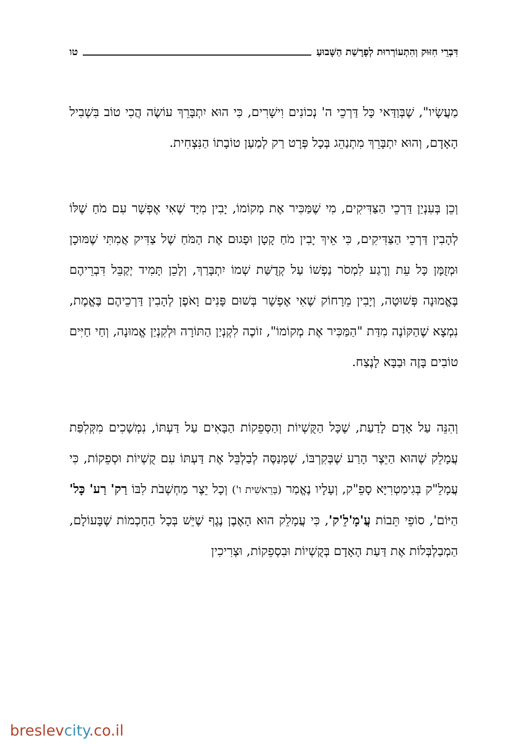דִּבְרֵי חִזּוּק וְהִתְעוֹרְרוּת לְפָרָשַׁת הַשָּׁבוּעַ טו
מַעֲשָׂיו", שֶׁבְּוַדַּאי כָּל דַּרְכֵי ה' נְכוֹנִים וִישָׁרִים, כִּי הוּא יִתְבָּרֵךְ עוֹשֶׂה הֲכִי טוֹב בִּשְׁבִיל הָאָדָם, וְהוּא יִתְבָּרֵךְ מִתְנַהֵג בְּכָל פְּרָט רַק לְמַעַן טוֹבָתוֹ הַנִּצְחִית.
וְכֵן בְּעִנְיַן דַּרְכֵי הַצַּדִּיקִים, מִי שֶׁמַּכִּיר אֶת מְקוֹמוֹ, יָבִין מִיָּד שֶׁאִי אֶפְשָׁר עִם מֹחַ שֶׁלּוֹ לְהָבִין דַּרְכֵי הַצַּדִּיקִים, כִּי אֵיךְ יָבִין מֹחַ קָטָן וּפָגוּם אֶת הַמֹּחַ שֶׁל צַדִּיק אֲמִתִּי שֶׁמּוּכָן וּמְזֻמָּן כָּל עֵת וְרֶגַע לִמְסֹר נַפְשׁוֹ עַל קְדֻשַּׁת שְׁמוֹ יִתְבָּרַךְ, וְלָכֵן תָּמִיד יְקַבֵּל דִּבְרֵיהֶם בֶּאֱמוּנָה פְּשׁוּטָה, וְיָבִין מֵרָחוֹק שֶׁאִי אֶפְשָׁר בְּשׁוּם פָּנִים וָאֹפֶן לְהָבִין דַּרְכֵיהֶם בֶּאֱמֶת, נִמְצָא שֶׁהַקּוֹנֶה מִדַּת "הַמַּכִּיר אֶת מְקוֹמוֹ", זוֹכֶה לִקְנְיַן הַתּוֹרָה וּלְקִנְיַן אֱמוּנָה, וְחַי חַיִּים טוֹבִים בָּזֶה וּבַבָּא לָנֶצַח.
וְהִנֵּה עַל אָדָם לָדַעַת, שֶׁכָּל הַקֻּשְׁיוֹת וְהַסְּפֵקוֹת הַבָּאִים עַל דַּעְתּוֹ, נִמְשָׁכִים מִקְּלִפַּת עֲמָלֵק שֶׁהוּא הַיֵּצֶר הָרַע שֶׁבְּקִרְבּוֹ, שֶׁמְּנַסֶּה לְבַלְבֵּל אֶת דַּעְתּוֹ עִם קֻשְׁיוֹת וּסְפֵקוֹת, כִּי עֲמָלֵ"ק בְּגִימַטְרִיָּא סָפֵ"ק, וְעָלָיו נֶאֱמַר (בְּרֵאשִׁית ו') וְכָל יֵצֶר מַחְשְׁבֹת לִבּוֹ רַק' רַע' כָּל' הַיּוֹם', סוֹפֵי תֵּבוֹת עֲ'מָ'לֵ'ק', כִּי עֲמָלֵק הוּא הָאֶבֶן נֶגֶף שֶׁיֵּשׁ בְּכָל הַחָכְמוֹת שֶׁבָּעוֹלָם, הַמְבַלְבְּלוֹת אֶת דַּעַת הָאָדָם בְּקֻשְׁיוֹת וּבִסְפֵקוֹת, וּצְרִיכִין
breslevcity.co.il